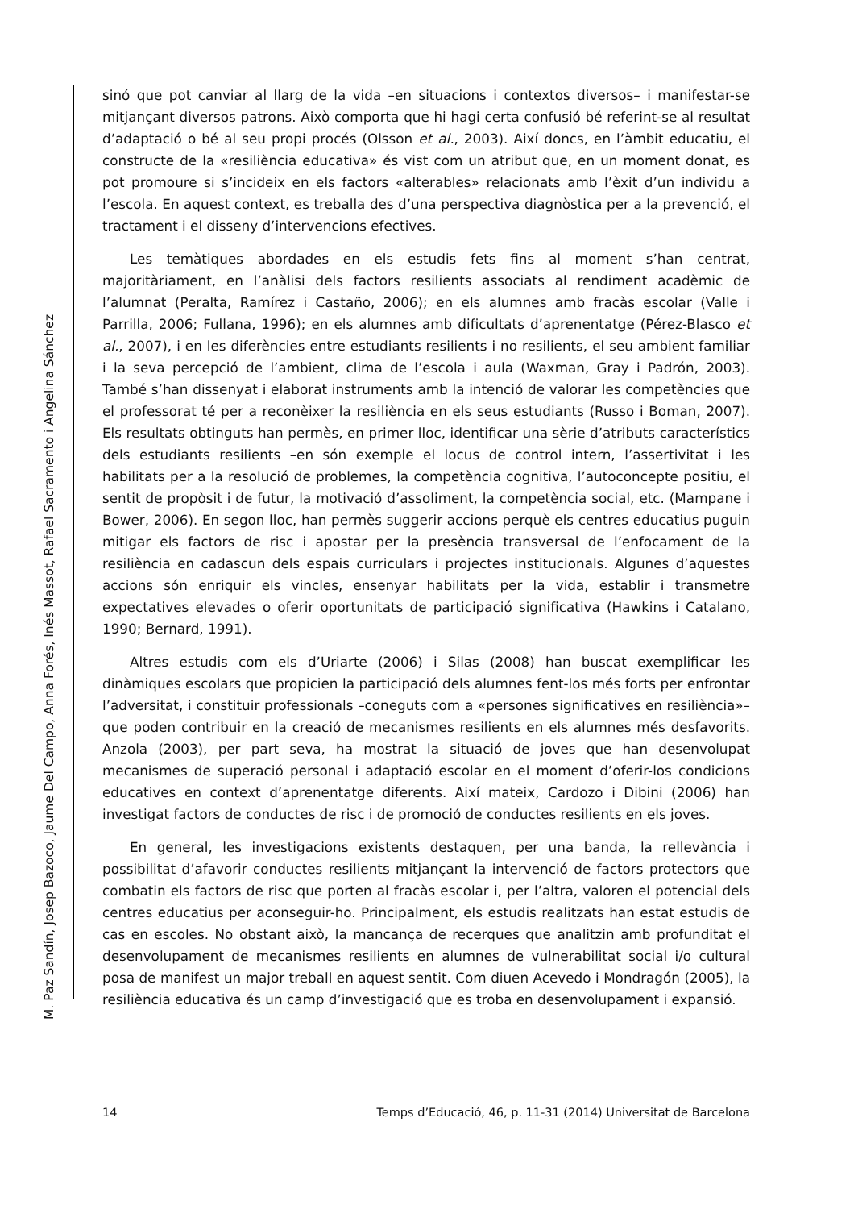M. Paz Sandín, Josep Bazoco, Jaume Del Campo, Anna Forés, Inés Massot, Rafael Sacramento i Angelina Sánchez
sinó que pot canviar al llarg de la vida –en situacions i contextos diversos– i manifestar-se mitjançant diversos patrons. Això comporta que hi hagi certa confusió bé referint-se al resultat d’adaptació o bé al seu propi procés (Olsson et al., 2003). Així doncs, en l’àmbit educatiu, el constructe de la «resiliència educativa» és vist com un atribut que, en un moment donat, es pot promoure si s’incideix en els factors «alterables» relacionats amb l’èxit d’un individu a l’escola. En aquest context, es treballa des d’una perspectiva diagnòstica per a la prevenció, el tractament i el disseny d’intervencions efectives.
Les temàtiques abordades en els estudis fets fins al moment s’han centrat, majoritàriament, en l’anàlisi dels factors resilients associats al rendiment acadèmic de l’alumnat (Peralta, Ramírez i Castaño, 2006); en els alumnes amb fracàs escolar (Valle i Parrilla, 2006; Fullana, 1996); en els alumnes amb dificultats d’aprenentatge (Pérez-Blasco et al., 2007), i en les diferències entre estudiants resilients i no resilients, el seu ambient familiar i la seva percepció de l’ambient, clima de l’escola i aula (Waxman, Gray i Padrón, 2003). També s’han dissenyat i elaborat instruments amb la intenció de valorar les competències que el professorat té per a reconèixer la resiliència en els seus estudiants (Russo i Boman, 2007). Els resultats obtinguts han permès, en primer lloc, identificar una sèrie d’atributs característics dels estudiants resilients –en són exemple el locus de control intern, l’assertivitat i les habilitats per a la resolució de problemes, la competència cognitiva, l’autoconcepte positiu, el sentit de propòsit i de futur, la motivació d’assoliment, la competència social, etc. (Mampane i Bower, 2006). En segon lloc, han permès suggerir accions perquè els centres educatius puguin mitigar els factors de risc i apostar per la presència transversal de l’enfocament de la resiliència en cadascun dels espais curriculars i projectes institucionals. Algunes d’aquestes accions són enriquir els vincles, ensenyar habilitats per la vida, establir i transmetre expectatives elevades o oferir oportunitats de participació significativa (Hawkins i Catalano, 1990; Bernard, 1991).
Altres estudis com els d’Uriarte (2006) i Silas (2008) han buscat exemplificar les dinàmiques escolars que propicien la participació dels alumnes fent-los més forts per enfrontar l’adversitat, i constituir professionals –coneguts com a «persones significatives en resiliència»– que poden contribuir en la creació de mecanismes resilients en els alumnes més desfavorits. Anzola (2003), per part seva, ha mostrat la situació de joves que han desenvolupat mecanismes de superació personal i adaptació escolar en el moment d’oferir-los condicions educatives en context d’aprenentatge diferents. Així mateix, Cardozo i Dibini (2006) han investigat factors de conductes de risc i de promoció de conductes resilients en els joves.
En general, les investigacions existents destaquen, per una banda, la rellevància i possibilitat d’afavorir conductes resilients mitjançant la intervenció de factors protectors que combatin els factors de risc que porten al fracàs escolar i, per l’altra, valoren el potencial dels centres educatius per aconseguir-ho. Principalment, els estudis realitzats han estat estudis de cas en escoles. No obstant això, la mancança de recerques que analitzin amb profunditat el desenvolupament de mecanismes resilients en alumnes de vulnerabilitat social i/o cultural posa de manifest un major treball en aquest sentit. Com diuen Acevedo i Mondragón (2005), la resiliència educativa és un camp d’investigació que es troba en desenvolupament i expansió.
14 Temps d’Educació, 46, p. 11-31 (2014) Universitat de Barcelona